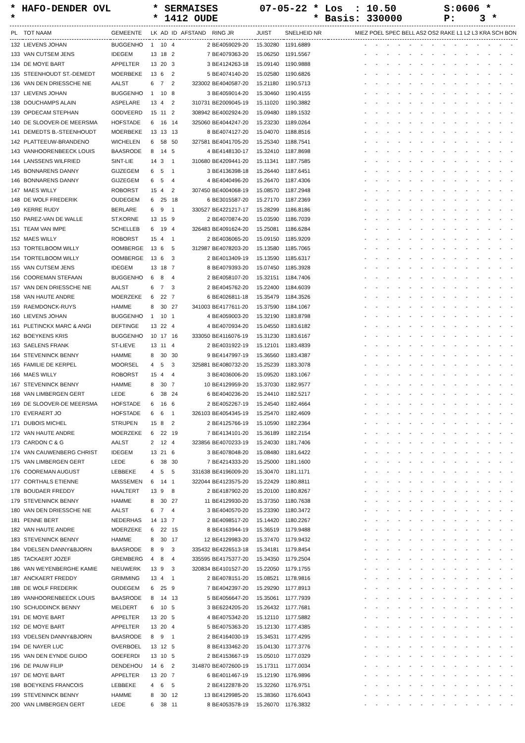* HAFO-DENDER OVL * SERMAISES 07-05-22 * Los : 10.50 S:0606 * * * 1412 OUDE * Basis: 330000 P: 3 *
| PL | TOT NAAM | GEMEENTE | LK | AD | ID | AFSTAND | RING JR | JUIST | SNELHEID NR | MIEZ POEL SPEC BELL AS2 OS2 RAKE L1 L2 L3 KRA SCH BON |
| --- | --- | --- | --- | --- | --- | --- | --- | --- | --- | --- |
| 132 | LIEVENS JOHAN | BUGGENHO | 1 | 10 | 4 | 2 | BE4059029-20 | 15.30280 | 1191.6889 | - - - - - - - - - - - - - - |
| 133 | VAN CUTSEM JENS | IDEGEM | 13 | 18 | 2 | 7 | BE4079363-20 | 15.06250 | 1191.5567 | - - - - - - - - - - - - - - |
| 134 | DE MOYE BART | APPELTER | 13 | 20 | 3 | 3 | BE4124263-18 | 15.09140 | 1190.9888 | - - - - - - - - - - - - - - |
| 135 | STEENHOUDT ST.-DEMEDT | MOERBEKE | 13 | 6 | 2 | 5 | BE4074140-20 | 15.02580 | 1190.6826 | - - - - - - - - - - - - - - |
| 136 | VAN DEN DRIESSCHE NIE | AALST | 6 | 7 | 2 | 323002 | BE4040587-20 | 15.21180 | 1190.5713 | - - - - - - - - - - - - - - |
| 137 | LIEVENS JOHAN | BUGGENHO | 1 | 10 | 8 | 3 | BE4059014-20 | 15.30460 | 1190.4155 | - - - - - - - - - - - - - - |
| 138 | DOUCHAMPS ALAIN | ASPELARE | 13 | 4 | 2 | 310731 | BE2009045-19 | 15.11020 | 1190.3882 | - - - - - - - - - - - - - - |
| 139 | OPDECAM STEPHAN | GODVEERD | 15 | 11 | 2 | 308942 | BE4002924-20 | 15.09480 | 1189.1532 | - - - - - - - - - - - - - - |
| 140 | DE SLOOVER-DE MEERSMA | HOFSTADE | 6 | 16 | 14 | 325060 | BE4044247-20 | 15.23230 | 1189.0264 | - - - - - - - - - - - - - - |
| 141 | DEMEDTS B.-STEENHOUDT | MOERBEKE | 13 | 13 | 13 | 8 | BE4074127-20 | 15.04070 | 1188.8516 | - - - - - - - - - - - - - - |
| 142 | PLATTEEUW-BRANDENO | WICHELEN | 6 | 58 | 50 | 327581 | BE4041705-20 | 15.25340 | 1188.7541 | - - - - - - - - - - - - - - |
| 143 | VANHOORENBEECK LOUIS | BAASRODE | 8 | 14 | 5 | 4 | BE4148130-17 | 15.32410 | 1187.8698 | - - - - - - - - - - - - - - |
| 144 | LANSSENS WILFRIED | SINT-LIE | 14 | 3 | 1 | 310680 | BE4209441-20 | 15.11341 | 1187.7585 | - - - - - - - - - - - - - - |
| 145 | BONNARENS DANNY | GIJZEGEM | 6 | 5 | 1 | 3 | BE4136398-18 | 15.26440 | 1187.6451 | - - - - - - - - - - - - - - |
| 146 | BONNARENS DANNY | GIJZEGEM | 6 | 5 | 4 | 4 | BE4040496-20 | 15.26470 | 1187.4306 | - - - - - - - - - - - - - - |
| 147 | MAES WILLY | ROBORST | 15 | 4 | 2 | 307450 | BE4004068-19 | 15.08570 | 1187.2948 | - - - - - - - - - - - - - - |
| 148 | DE WOLF FREDERIK | OUDEGEM | 6 | 25 | 18 | 6 | BE3015587-20 | 15.27170 | 1187.2369 | - - - - - - - - - - - - - - |
| 149 | KERRE RUDY | BERLARE | 6 | 9 | 1 | 330527 | BE4221217-17 | 15.28299 | 1186.8186 | - - - - - - - - - - - - - - |
| 150 | PAREZ-VAN DE WALLE | ST.KORNE | 13 | 15 | 9 | 2 | BE4070874-20 | 15.03590 | 1186.7039 | - - - - - - - - - - - - - - |
| 151 | TEAM VAN IMPE | SCHELLEB | 6 | 19 | 4 | 326483 | BE4091624-20 | 15.25081 | 1186.6284 | - - - - - - - - - - - - - - |
| 152 | MAES WILLY | ROBORST | 15 | 4 | 1 | 2 | BE4036065-20 | 15.09150 | 1185.9209 | - - - - - - - - - - - - - - |
| 153 | TORTELBOOM WILLY | OOMBERGE | 13 | 6 | 5 | 312987 | BE4078203-20 | 15.13580 | 1185.7065 | - - - - - - - - - - - - - - |
| 154 | TORTELBOOM WILLY | OOMBERGE | 13 | 6 | 3 | 2 | BE4013409-19 | 15.13590 | 1185.6317 | - - - - - - - - - - - - - - |
| 155 | VAN CUTSEM JENS | IDEGEM | 13 | 18 | 7 | 8 | BE4079393-20 | 15.07450 | 1185.3928 | - - - - - - - - - - - - - - |
| 156 | COOREMAN STEFAAN | BUGGENHO | 6 | 8 | 4 | 2 | BE4058107-20 | 15.32151 | 1184.7406 | - - - - - - - - - - - - - - |
| 157 | VAN DEN DRIESSCHE NIE | AALST | 6 | 7 | 3 | 2 | BE4045762-20 | 15.22400 | 1184.6039 | - - - - - - - - - - - - - - |
| 158 | VAN HAUTE ANDRE | MOERZEKE | 6 | 22 | 7 | 6 | BE4026811-18 | 15.35479 | 1184.3526 | - - - - - - - - - - - - - - |
| 159 | RAEMDONCK-RUYS | HAMME | 8 | 30 | 27 | 341003 | BE4177611-20 | 15.37590 | 1184.1067 | - - - - - - - - - - - - - - |
| 160 | LIEVENS JOHAN | BUGGENHO | 1 | 10 | 1 | 4 | BE4059003-20 | 15.32190 | 1183.8798 | - - - - - - - - - - - - - - |
| 161 | PLETINCKX MARC & ANGI | DEFTINGE | 13 | 22 | 4 | 4 | BE4070934-20 | 15.04550 | 1183.6182 | - - - - - - - - - - - - - - |
| 162 | BOEYKENS KRIS | BUGGENHO | 10 | 17 | 16 | 333050 | BE4116076-19 | 15.31230 | 1183.6167 | - - - - - - - - - - - - - - |
| 163 | SAELENS FRANK | ST-LIEVE | 13 | 11 | 4 | 2 | BE4031922-19 | 15.12101 | 1183.4839 | - - - - - - - - - - - - - - |
| 164 | STEVENINCK BENNY | HAMME | 8 | 30 | 30 | 9 | BE4147997-19 | 15.36560 | 1183.4387 | - - - - - - - - - - - - - - |
| 165 | FAMILIE DE KERPEL | MOORSEL | 4 | 5 | 3 | 325881 | BE4080732-20 | 15.25239 | 1183.3078 | - - - - - - - - - - - - - - |
| 166 | MAES WILLY | ROBORST | 15 | 4 | 4 | 3 | BE4036006-20 | 15.09520 | 1183.1067 | - - - - - - - - - - - - - - |
| 167 | STEVENINCK BENNY | HAMME | 8 | 30 | 7 | 10 | BE4129959-20 | 15.37030 | 1182.9577 | - - - - - - - - - - - - - - |
| 168 | VAN LIMBERGEN GERT | LEDE | 6 | 38 | 24 | 6 | BE4040236-20 | 15.24410 | 1182.5217 | - - - - - - - - - - - - - - |
| 169 | DE SLOOVER-DE MEERSMA | HOFSTADE | 6 | 16 | 6 | 2 | BE4052267-19 | 15.24540 | 1182.4664 | - - - - - - - - - - - - - - |
| 170 | EVERAERT JO | HOFSTADE | 6 | 6 | 1 | 326103 | BE4054345-19 | 15.25470 | 1182.4609 | - - - - - - - - - - - - - - |
| 171 | DUBOIS MICHEL | STRIJPEN | 15 | 8 | 2 | 2 | BE4125766-19 | 15.10590 | 1182.2364 | - - - - - - - - - - - - - - |
| 172 | VAN HAUTE ANDRE | MOERZEKE | 6 | 22 | 19 | 7 | BE4134101-20 | 15.36189 | 1182.2154 | - - - - - - - - - - - - - - |
| 173 | CARDON C & G | AALST | 2 | 12 | 4 | 323856 | BE4070233-19 | 15.24030 | 1181.7406 | - - - - - - - - - - - - - - |
| 174 | VAN CAUWENBERG CHRIST | IDEGEM | 13 | 21 | 6 | 3 | BE4078048-20 | 15.08480 | 1181.6422 | - - - - - - - - - - - - - - |
| 175 | VAN LIMBERGEN GERT | LEDE | 6 | 38 | 30 | 7 | BE4214333-20 | 15.25000 | 1181.1600 | - - - - - - - - - - - - - - |
| 176 | COOREMAN AUGUST | LEBBEKE | 4 | 5 | 5 | 331638 | BE4196009-20 | 15.30470 | 1181.1171 | - - - - - - - - - - - - - - |
| 177 | CORTHALS ETIENNE | MASSEMEN | 6 | 14 | 1 | 322044 | BE4123575-20 | 15.22429 | 1180.8811 | - - - - - - - - - - - - - - |
| 178 | BOUDAER FREDDY | HAALTERT | 13 | 9 | 8 | 2 | BE4187902-20 | 15.20100 | 1180.8267 | - - - - - - - - - - - - - - |
| 179 | STEVENINCK BENNY | HAMME | 8 | 30 | 27 | 11 | BE4129930-20 | 15.37350 | 1180.7638 | - - - - - - - - - - - - - - |
| 180 | VAN DEN DRIESSCHE NIE | AALST | 6 | 7 | 4 | 3 | BE4040570-20 | 15.23390 | 1180.3472 | - - - - - - - - - - - - - - |
| 181 | PENNE BERT | NEDERHAS | 14 | 13 | 7 | 2 | BE4098517-20 | 15.14420 | 1180.2267 | - - - - - - - - - - - - - - |
| 182 | VAN HAUTE ANDRE | MOERZEKE | 6 | 22 | 15 | 8 | BE4163944-19 | 15.36519 | 1179.9488 | - - - - - - - - - - - - - - |
| 183 | STEVENINCK BENNY | HAMME | 8 | 30 | 17 | 12 | BE4129983-20 | 15.37470 | 1179.9432 | - - - - - - - - - - - - - - |
| 184 | VDELSEN DANNY&BJORN | BAASRODE | 8 | 9 | 3 | 335432 | BE4226513-18 | 15.34181 | 1179.8454 | - - - - - - - - - - - - - - |
| 185 | TACKAERT JOZEF | GREMBERG | 4 | 8 | 4 | 335595 | BE4175377-20 | 15.34350 | 1179.2504 | - - - - - - - - - - - - - - |
| 186 | VAN WEYENBERGHE KAMIE | NIEUWERK | 13 | 9 | 3 | 320834 | BE4101527-20 | 15.22050 | 1179.1755 | - - - - - - - - - - - - - - |
| 187 | ANCKAERT FREDDY | GRIMMING | 13 | 4 | 1 | 2 | BE4078151-20 | 15.08521 | 1178.9816 | - - - - - - - - - - - - - - |
| 188 | DE WOLF FREDERIK | OUDEGEM | 6 | 25 | 9 | 7 | BE4042397-20 | 15.29290 | 1177.8913 | - - - - - - - - - - - - - - |
| 189 | VANHOORENBEECK LOUIS | BAASRODE | 8 | 14 | 13 | 5 | BE4056647-20 | 15.35061 | 1177.7939 | - - - - - - - - - - - - - - |
| 190 | SCHUDDINCK BENNY | MELDERT | 6 | 10 | 5 | 3 | BE6224205-20 | 15.26432 | 1177.7681 | - - - - - - - - - - - - - - |
| 191 | DE MOYE BART | APPELTER | 13 | 20 | 5 | 4 | BE4075342-20 | 15.12110 | 1177.5882 | - - - - - - - - - - - - - - |
| 192 | DE MOYE BART | APPELTER | 13 | 20 | 4 | 5 | BE4075363-20 | 15.12130 | 1177.4385 | - - - - - - - - - - - - - - |
| 193 | VDELSEN DANNY&BJORN | BAASRODE | 8 | 9 | 1 | 2 | BE4164030-19 | 15.34531 | 1177.4295 | - - - - - - - - - - - - - - |
| 194 | DE NAYER LUC | OVERBOEL | 13 | 12 | 5 | 8 | BE4133462-20 | 15.04130 | 1177.3776 | - - - - - - - - - - - - - - |
| 195 | VAN DEN EYNDE GUIDO | GOEFERDI | 13 | 10 | 5 | 2 | BE4153667-19 | 15.05010 | 1177.0329 | - - - - - - - - - - - - - - |
| 196 | DE PAUW FILIP | DENDEHOU | 14 | 6 | 2 | 314870 | BE4072600-19 | 15.17311 | 1177.0034 | - - - - - - - - - - - - - - |
| 197 | DE MOYE BART | APPELTER | 13 | 20 | 7 | 6 | BE4011467-19 | 15.12190 | 1176.9896 | - - - - - - - - - - - - - - |
| 198 | BOEYKENS FRANCOIS | LEBBEKE | 4 | 6 | 5 | 2 | BE4122878-20 | 15.32260 | 1176.9751 | - - - - - - - - - - - - - - |
| 199 | STEVENINCK BENNY | HAMME | 8 | 30 | 12 | 13 | BE4129985-20 | 15.38360 | 1176.6043 | - - - - - - - - - - - - - - |
| 200 | VAN LIMBERGEN GERT | LEDE | 6 | 38 | 11 | 8 | BE4053578-19 | 15.26070 | 1176.3832 | - - - - - - - - - - - - - - |